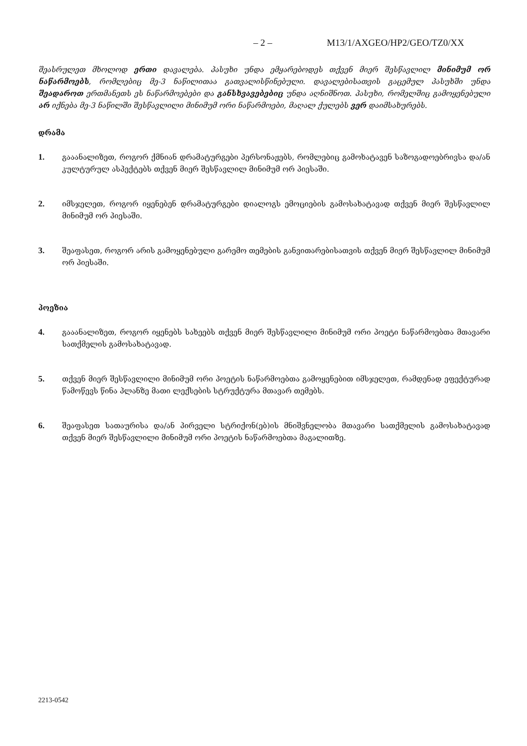– 2 – M13/1/AXGEO/HP2/GEO/TZ0/XX
შეასრულეთ მხოლოდ ერთი დავალება. პასუხი უნდა ემყარებოდეს თქვენ მიერ შესწავლილ მინიმუმ ორ ნაწარმოებს, რომლებიც მე-3 ნაწილითაა გათვალისწინებული. დავალებისათვის გაცემულ პასუხში უნდა შეადაროთ ერთმანეთს ეს ნაწარმოებები და განსხვავებებიც უნდა აღნიშნოთ. პასუხი, რომელშიც გამოყენებული არ იქნება მე-3 ნაწილში შესწავლილი მინიმუმ ორი ნაწარმოები, მაღალ ქულებს ვერ დაიმსახურებს.
დრამა
1. გააანალიზეთ, როგორ ქმნიან დრამატურგები პერსონაჟებს, რომლებიც გამოხატავენ საზოგადოებრივსა და/ან კულტურულ ასპექტებს თქვენ მიერ შესწავლილ მინიმუმ ორ პიესაში.
2. იმსჯელეთ, როგორ იყენებენ დრამატურგები დიალოგს ემოციების გამოსახატავად თქვენ მიერ შესწავლილ მინიმუმ ორ პიესაში.
3. შეაფასეთ, როგორ არის გამოყენებული გარემო თემების განვითარებისათვის თქვენ მიერ შესწავლილ მინიმუმ ორ პიესაში.
პოეზია
4. გააანალიზეთ, როგორ იყენებს სახეებს თქვენ მიერ შესწავლილი მინიმუმ ორი პოეტი ნაწარმოებთა მთავარი სათქმელის გამოსახატავად.
5. თქვენ მიერ შესწავლილი მინიმუმ ორი პოეტის ნაწარმოებთა გამოყენებით იმსჯელეთ, რამდენად ეფექტურად წამოწევს წინა პლანზე მათი ლექსების სტრუქტურა მთავარ თემებს.
6. შეაფასეთ სათაურისა და/ან პირველი სტრიქონ(ებ)ის მნიშვნელობა მთავარი სათქმელის გამოსახატავად თქვენ მიერ შესწავლილი მინიმუმ ორი პოეტის ნაწარმოებთა მაგალითზე.
2213-0542